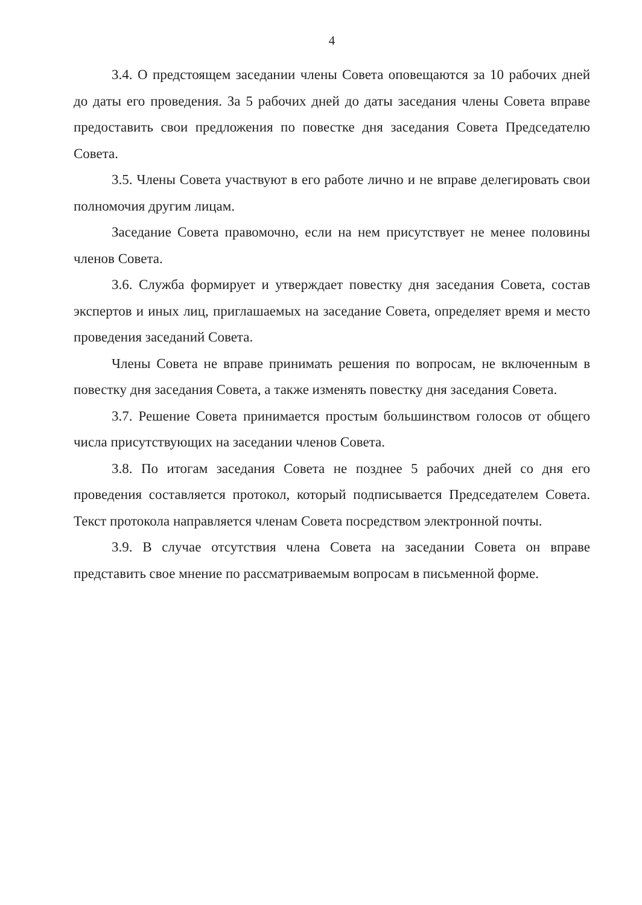4
3.4. О предстоящем заседании члены Совета оповещаются за 10 рабочих дней до даты его проведения. За 5 рабочих дней до даты заседания члены Совета вправе предоставить свои предложения по повестке дня заседания Совета Председателю Совета.
3.5. Члены Совета участвуют в его работе лично и не вправе делегировать свои полномочия другим лицам.
Заседание Совета правомочно, если на нем присутствует не менее половины членов Совета.
3.6. Служба формирует и утверждает повестку дня заседания Совета, состав экспертов и иных лиц, приглашаемых на заседание Совета, определяет время и место проведения заседаний Совета.
Члены Совета не вправе принимать решения по вопросам, не включенным в повестку дня заседания Совета, а также изменять повестку дня заседания Совета.
3.7. Решение Совета принимается простым большинством голосов от общего числа присутствующих на заседании членов Совета.
3.8. По итогам заседания Совета не позднее 5 рабочих дней со дня его проведения составляется протокол, который подписывается Председателем Совета. Текст протокола направляется членам Совета посредством электронной почты.
3.9. В случае отсутствия члена Совета на заседании Совета он вправе представить свое мнение по рассматриваемым вопросам в письменной форме.